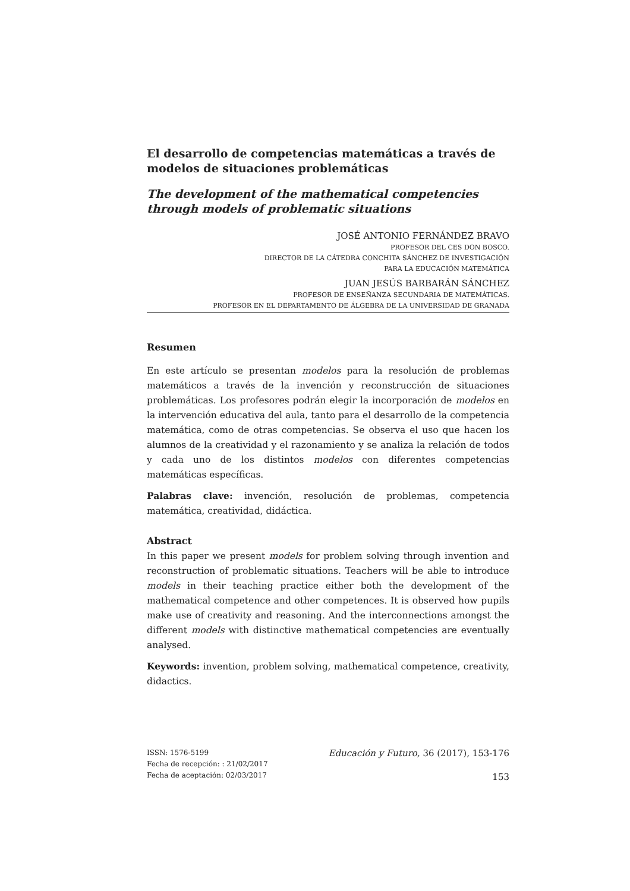El desarrollo de competencias matemáticas a través de modelos de situaciones problemáticas
The development of the mathematical competencies through models of problematic situations
JOSÉ ANTONIO FERNÁNDEZ BRAVO
PROFESOR DEL CES DON BOSCO.
DIRECTOR DE LA CÁTEDRA CONCHITA SÁNCHEZ DE INVESTIGACIÓN
PARA LA EDUCACIÓN MATEMÁTICA
JUAN JESÚS BARBARÁN SÁNCHEZ
PROFESOR DE ENSEÑANZA SECUNDARIA DE MATEMÁTICAS.
PROFESOR EN EL DEPARTAMENTO DE ÁLGEBRA DE LA UNIVERSIDAD DE GRANADA
Resumen
En este artículo se presentan modelos para la resolución de problemas matemáticos a través de la invención y reconstrucción de situaciones problemáticas. Los profesores podrán elegir la incorporación de modelos en la intervención educativa del aula, tanto para el desarrollo de la competencia matemática, como de otras competencias. Se observa el uso que hacen los alumnos de la creatividad y el razonamiento y se analiza la relación de todos y cada uno de los distintos modelos con diferentes competencias matemáticas específicas.
Palabras clave: invención, resolución de problemas, competencia matemática, creatividad, didáctica.
Abstract
In this paper we present models for problem solving through invention and reconstruction of problematic situations. Teachers will be able to introduce models in their teaching practice either both the development of the mathematical competence and other competences. It is observed how pupils make use of creativity and reasoning. And the interconnections amongst the different models with distinctive mathematical competencies are eventually analysed.
Keywords: invention, problem solving, mathematical competence, creativity, didactics.
ISSN: 1576-5199
Fecha de recepción: : 21/02/2017
Fecha de aceptación: 02/03/2017
Educación y Futuro, 36 (2017), 153-176
153